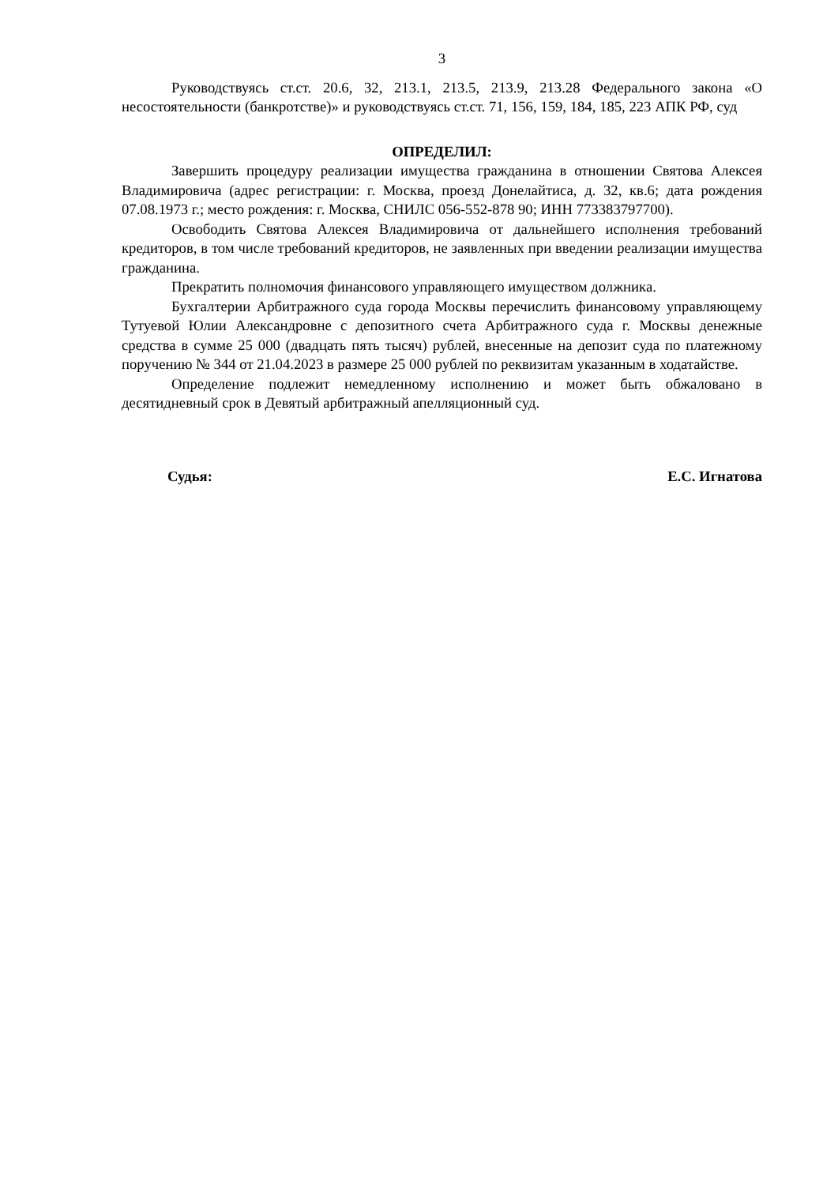3
Руководствуясь ст.ст. 20.6, 32, 213.1, 213.5, 213.9, 213.28 Федерального закона «О несостоятельности (банкротстве)» и руководствуясь ст.ст. 71, 156, 159, 184, 185, 223 АПК РФ, суд
ОПРЕДЕЛИЛ:
Завершить процедуру реализации имущества гражданина в отношении Святова Алексея Владимировича (адрес регистрации: г. Москва, проезд Донелайтиса, д. 32, кв.6; дата рождения 07.08.1973 г.; место рождения: г. Москва, СНИЛС 056-552-878 90; ИНН 773383797700).
Освободить Святова Алексея Владимировича от дальнейшего исполнения требований кредиторов, в том числе требований кредиторов, не заявленных при введении реализации имущества гражданина.
Прекратить полномочия финансового управляющего имуществом должника.
Бухгалтерии Арбитражного суда города Москвы перечислить финансовому управляющему Тутуевой Юлии Александровне с депозитного счета Арбитражного суда г. Москвы денежные средства в сумме 25 000 (двадцать пять тысяч) рублей, внесенные на депозит суда по платежному поручению № 344 от 21.04.2023 в размере 25 000 рублей по реквизитам указанным в ходатайстве.
Определение подлежит немедленному исполнению и может быть обжаловано в десятидневный срок в Девятый арбитражный апелляционный суд.
Судья: Е.С. Игнатова